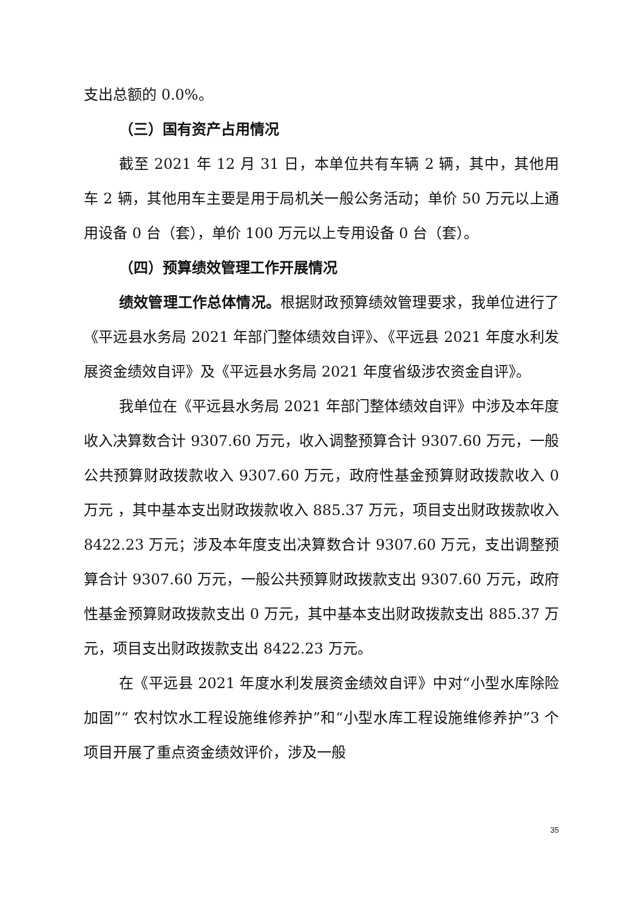支出总额的 0.0%。
（三）国有资产占用情况
截至 2021 年 12 月 31 日，本单位共有车辆 2 辆，其中，其他用车 2 辆，其他用车主要是用于局机关一般公务活动；单价 50 万元以上通用设备 0 台（套），单价 100 万元以上专用设备 0 台（套）。
（四）预算绩效管理工作开展情况
绩效管理工作总体情况。根据财政预算绩效管理要求，我单位进行了《平远县水务局 2021 年部门整体绩效自评》、《平远县 2021 年度水利发展资金绩效自评》及《平远县水务局 2021 年度省级涉农资金自评》。
我单位在《平远县水务局 2021 年部门整体绩效自评》中涉及本年度收入决算数合计 9307.60 万元，收入调整预算合计 9307.60 万元，一般公共预算财政拨款收入 9307.60 万元，政府性基金预算财政拨款收入 0 万元 ，其中基本支出财政拨款收入 885.37 万元，项目支出财政拨款收入 8422.23 万元；涉及本年度支出决算数合计 9307.60 万元，支出调整预算合计 9307.60 万元，一般公共预算财政拨款支出 9307.60 万元，政府性基金预算财政拨款支出 0 万元，其中基本支出财政拨款支出 885.37 万元，项目支出财政拨款支出 8422.23 万元。
在《平远县 2021 年度水利发展资金绩效自评》中对“小型水库除险加固”“ 农村饮水工程设施维修养护”和“小型水库工程设施维修养护”3 个项目开展了重点资金绩效评价，涉及一般
35